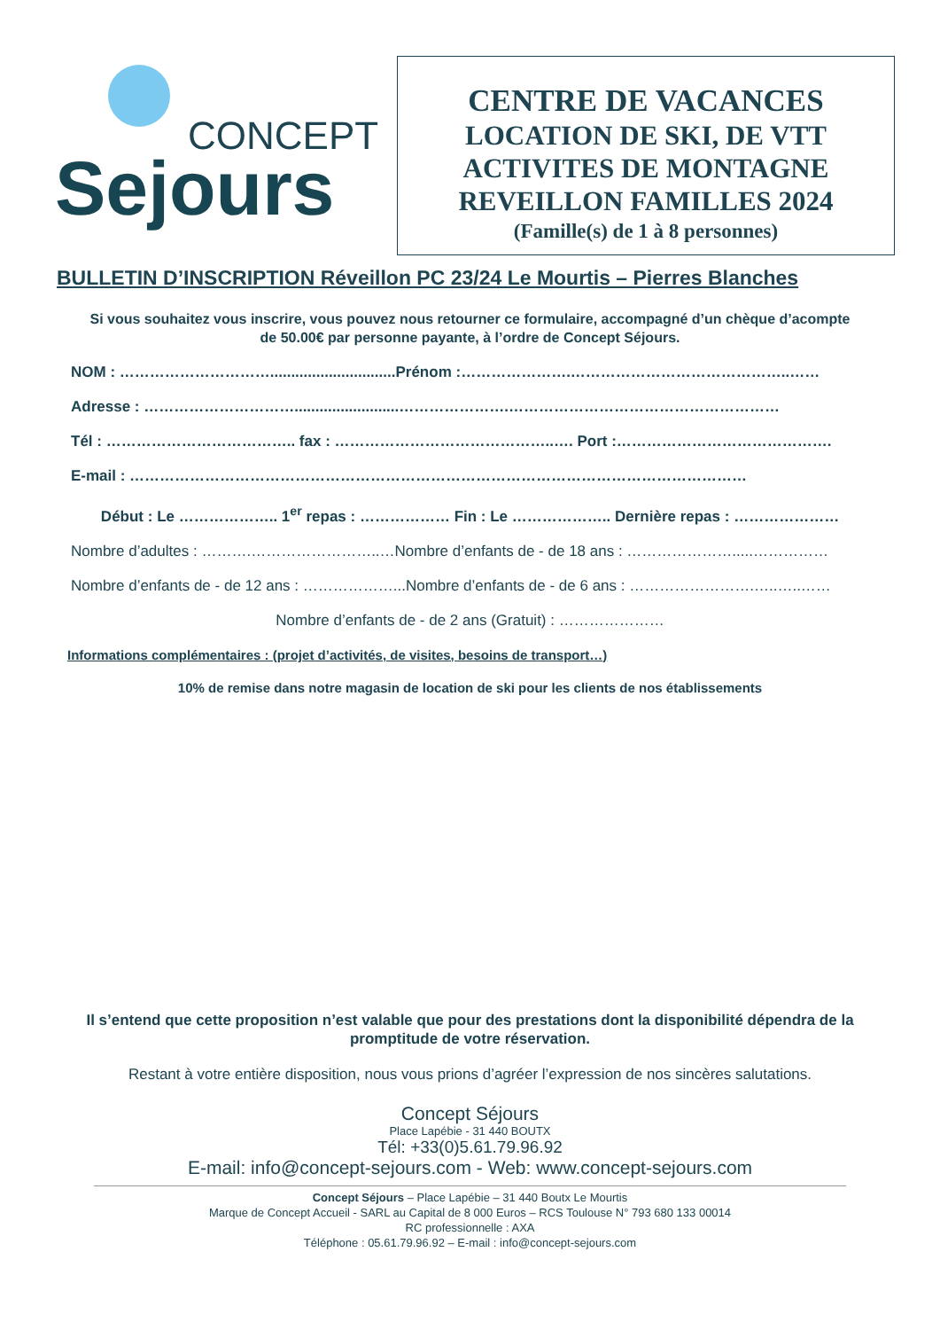CONCEPT
Sejours
CENTRE DE VACANCES
LOCATION DE SKI, DE VTT
ACTIVITES DE MONTAGNE
REVEILLON FAMILLES 2024
(Famille(s) de 1 à 8 personnes)
BULLETIN D’INSCRIPTION Réveillon PC 23/24 Le Mourtis – Pierres Blanches
Si vous souhaitez vous inscrire, vous pouvez nous retourner ce formulaire, accompagné d’un chèque d’acompte de 50.00€ par personne payante, à l’ordre de Concept Séjours.
NOM : …………………………..............................Prénom :………………….……………………………………..……
Adresse : ………………………….........................………………….………………………………………………
Tél : ……………………………….. fax : ……………………………………..…. Port :…………………………………….
E-mail : ……………………………………………………………………………………………………………
Début : Le ……………….. 1<sup>er</sup> repas : ……………… Fin : Le ……………….. Dernière repas : …………………
Nombre d’adultes : ……….……………………..…Nombre d’enfants de - de 18 ans : ………………….....……………
Nombre d’enfants de - de 12 ans : ………………...Nombre d’enfants de - de 6 ans : …………………….…..…..……
Nombre d’enfants de - de 2 ans (Gratuit) : …………………
Informations complémentaires : (projet d’activités, de visites, besoins de transport…)
10% de remise dans notre magasin de location de ski pour les clients de nos établissements
Il s’entend que cette proposition n’est valable que pour des prestations dont la disponibilité dépendra de la promptitude de votre réservation.
Restant à votre entière disposition, nous vous prions d’agréer l’expression de nos sincères salutations.
Concept Séjours
Place Lapébie - 31 440 BOUTX
Tél: +33(0)5.61.79.96.92
E-mail: info@concept-sejours.com - Web: www.concept-sejours.com
Concept Séjours – Place Lapébie – 31 440 Boutx Le Mourtis
Marque de Concept Accueil - SARL au Capital de 8 000 Euros – RCS Toulouse N° 793 680 133 00014
RC professionnelle : AXA
Téléphone : 05.61.79.96.92 – E-mail : info@concept-sejours.com